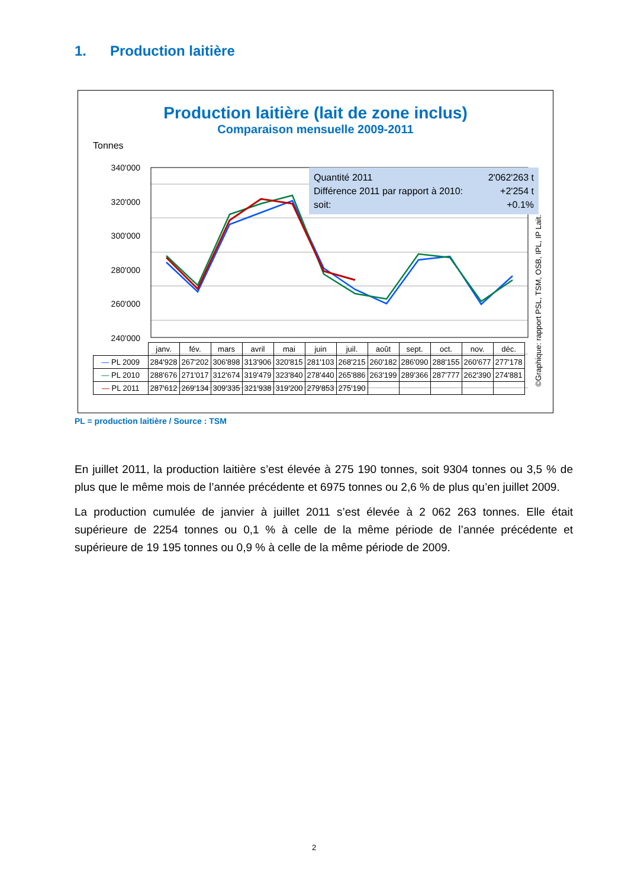1. Production laitière
Production laitière (lait de zone inclus)
Comparaison mensuelle 2009-2011
Tonnes
340'000
320'000
300'000
280'000
260'000
240'000
Quantité 2011 2'062'263 t
Différence 2011 par rapport à 2010: +2'254 t
soit: +0.1%
| | janv. | fév. | mars | avril | mai | juin | juil. | août | sept. | oct. | nov. | déc. |
| --- | --- | --- | --- | --- | --- | --- | --- | --- | --- | --- | --- | --- |
| — PL 2009 | 284'928 | 267'202 | 306'898 | 313'906 | 320'815 | 281'103 | 268'215 | 260'182 | 286'090 | 288'155 | 260'677 | 277'178 |
| — PL 2010 | 288'676 | 271'017 | 312'674 | 319'479 | 323'840 | 278'440 | 265'886 | 263'199 | 289'366 | 287'777 | 262'390 | 274'881 |
| — PL 2011 | 287'612 | 269'134 | 309'335 | 321'938 | 319'200 | 279'853 | 275'190 | | | | | |
©Graphique: rapport PSL, TSM, OSB, IPL, IP Lait.
PL = production laitière / Source : TSM
En juillet 2011, la production laitière s’est élevée à 275 190 tonnes, soit 9304 tonnes ou 3,5 % de plus que le même mois de l’année précédente et 6975 tonnes ou 2,6 % de plus qu’en juillet 2009.
La production cumulée de janvier à juillet 2011 s’est élevée à 2 062 263 tonnes. Elle était supérieure de 2254 tonnes ou 0,1 % à celle de la même période de l’année précédente et supérieure de 19 195 tonnes ou 0,9 % à celle de la même période de 2009.
2